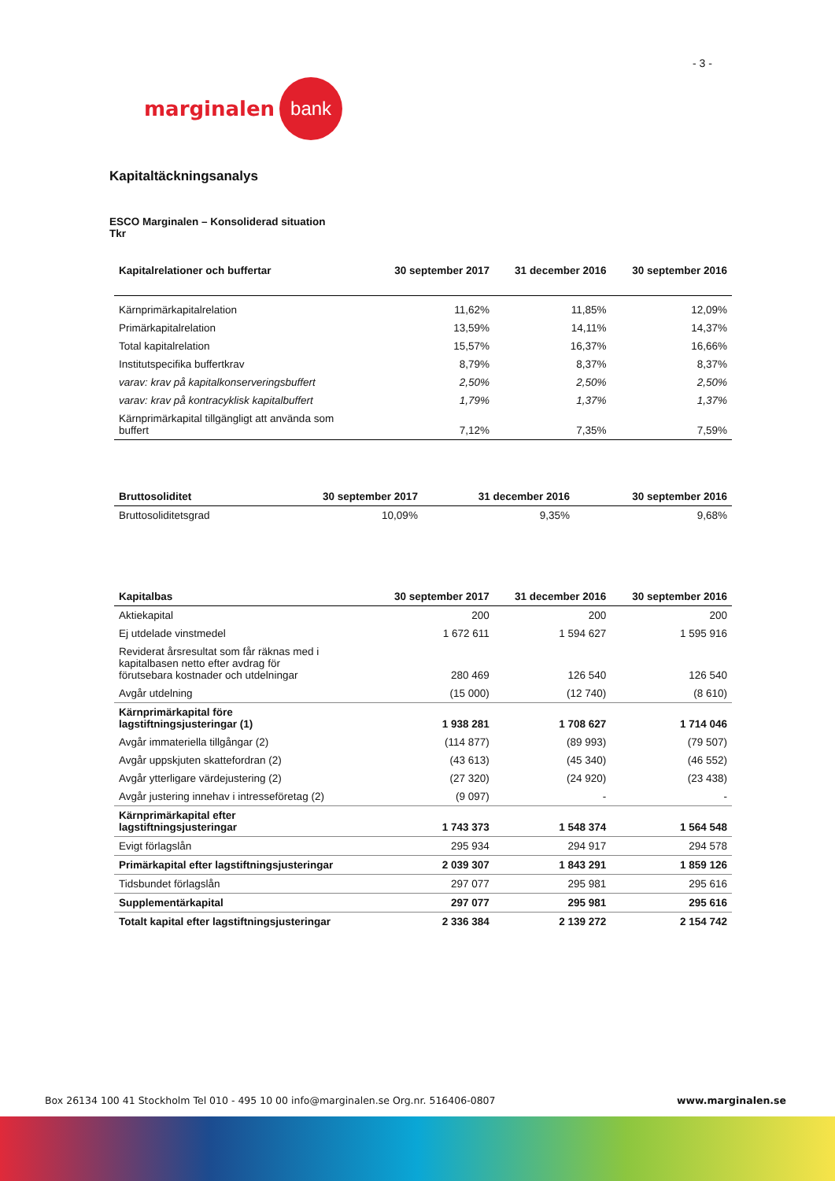- 3 -
marginalen bank
Kapitaltäckningsanalys
ESCO Marginalen – Konsoliderad situation
Tkr
| Kapitalrelationer och buffertar | 30 september 2017 | 31 december 2016 | 30 september 2016 |
| --- | --- | --- | --- |
| Kärnprimärkapitalrelation | 11,62% | 11,85% | 12,09% |
| Primärkapitalrelation | 13,59% | 14,11% | 14,37% |
| Total kapitalrelation | 15,57% | 16,37% | 16,66% |
| Institutspecifika buffertkrav | 8,79% | 8,37% | 8,37% |
| varav: krav på kapitalkonserveringsbuffert | 2,50% | 2,50% | 2,50% |
| varav: krav på kontracyklisk kapitalbuffert | 1,79% | 1,37% | 1,37% |
| Kärnprimärkapital tillgängligt att använda som buffert | 7,12% | 7,35% | 7,59% |
| Bruttosoliditet | 30 september 2017 | 31 december 2016 | 30 september 2016 |
| --- | --- | --- | --- |
| Bruttosoliditetsgrad | 10,09% | 9,35% | 9,68% |
| Kapitalbas | 30 september 2017 | 31 december 2016 | 30 september 2016 |
| --- | --- | --- | --- |
| Aktiekapital | 200 | 200 | 200 |
| Ej utdelade vinstmedel | 1 672 611 | 1 594 627 | 1 595 916 |
| Reviderat årsresultat som får räknas med i kapitalbasen netto efter avdrag för förutsebara kostnader och utdelningar | 280 469 | 126 540 | 126 540 |
| Avgår utdelning | (15 000) | (12 740) | (8 610) |
| Kärnprimärkapital före lagstiftningsjusteringar (1) | 1 938 281 | 1 708 627 | 1 714 046 |
| Avgår immateriella tillgångar (2) | (114 877) | (89 993) | (79 507) |
| Avgår uppskjuten skattefordran (2) | (43 613) | (45 340) | (46 552) |
| Avgår ytterligare värdejustering (2) | (27 320) | (24 920) | (23 438) |
| Avgår justering innehav i intresseföretag (2) | (9 097) | - | - |
| Kärnprimärkapital efter lagstiftningsjusteringar | 1 743 373 | 1 548 374 | 1 564 548 |
| Evigt förlagslån | 295 934 | 294 917 | 294 578 |
| Primärkapital efter lagstiftningsjusteringar | 2 039 307 | 1 843 291 | 1 859 126 |
| Tidsbundet förlagslån | 297 077 | 295 981 | 295 616 |
| Supplementärkapital | 297 077 | 295 981 | 295 616 |
| Totalt kapital efter lagstiftningsjusteringar | 2 336 384 | 2 139 272 | 2 154 742 |
Box 26134 100 41 Stockholm Tel 010 - 495 10 00 info@marginalen.se Org.nr. 516406-0807 www.marginalen.se